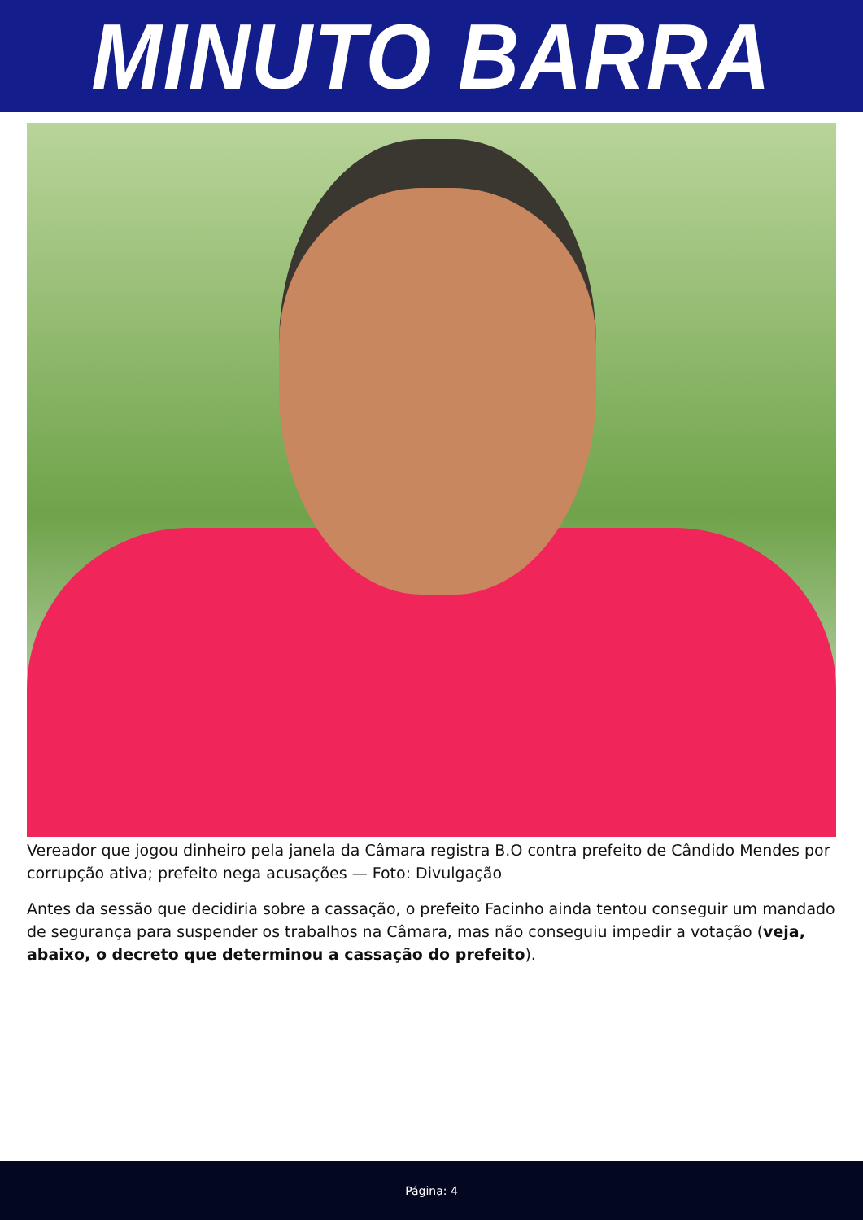MINUTO BARRA
Vereador que jogou dinheiro pela janela da Câmara registra B.O contra prefeito de Cândido Mendes por corrupção ativa; prefeito nega acusações — Foto: Divulgação
Antes da sessão que decidiria sobre a cassação, o prefeito Facinho ainda tentou conseguir um mandado de segurança para suspender os trabalhos na Câmara, mas não conseguiu impedir a votação (veja, abaixo, o decreto que determinou a cassação do prefeito).
Página: 4